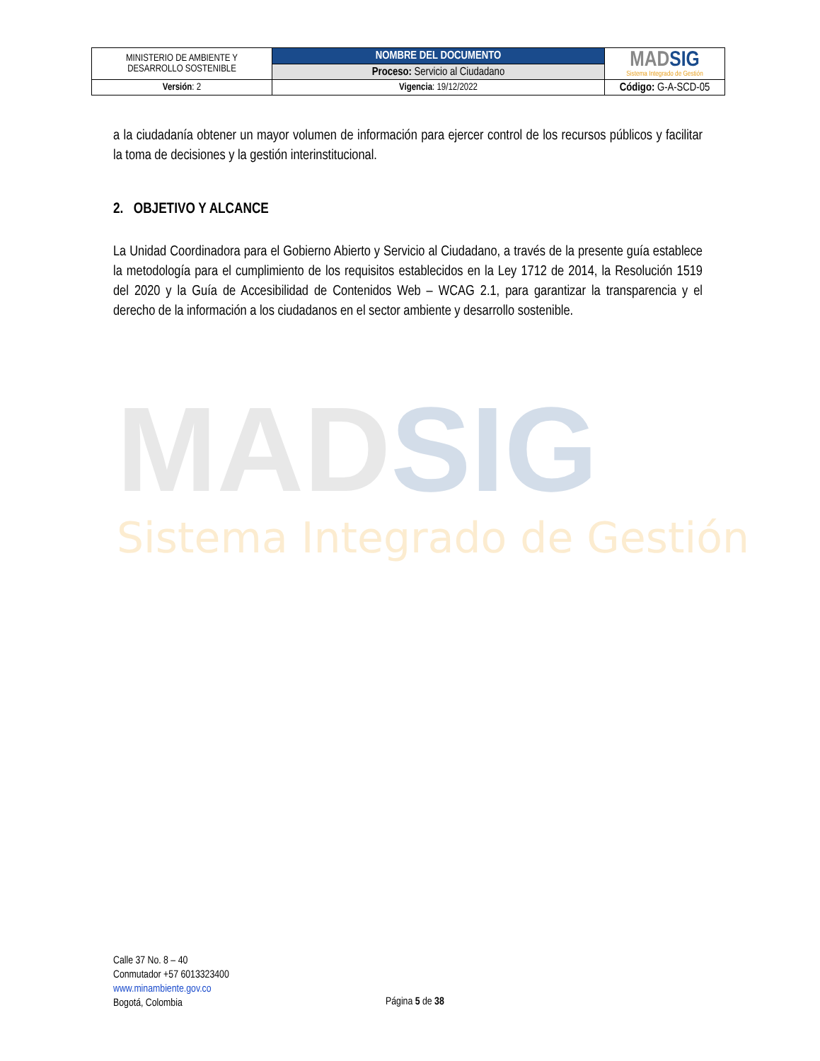MADSIG
Sistema Integrado de Gestión
| MINISTERIO DE AMBIENTE Y DESARROLLO SOSTENIBLE | NOMBRE DEL DOCUMENTO | MAD SIG Sistema Integrado de Gestión |
| | Proceso: Servicio al Ciudadano | |
| Versión : 2 | Vigencia : 19/12/2022 | Código: G-A-SCD-05 |
a la ciudadanía obtener un mayor volumen de información para ejercer control de los recursos públicos y facilitar la toma de decisiones y la gestión interinstitucional.
2. OBJETIVO Y ALCANCE
La Unidad Coordinadora para el Gobierno Abierto y Servicio al Ciudadano, a través de la presente guía establece la metodología para el cumplimiento de los requisitos establecidos en la Ley 1712 de 2014, la Resolución 1519 del 2020 y la Guía de Accesibilidad de Contenidos Web – WCAG 2.1, para garantizar la transparencia y el derecho de la información a los ciudadanos en el sector ambiente y desarrollo sostenible.
Calle 37 No. 8 – 40
Conmutador +57 6013323400
www.minambiente.gov.co
Bogotá, Colombia
Página 5 de 38